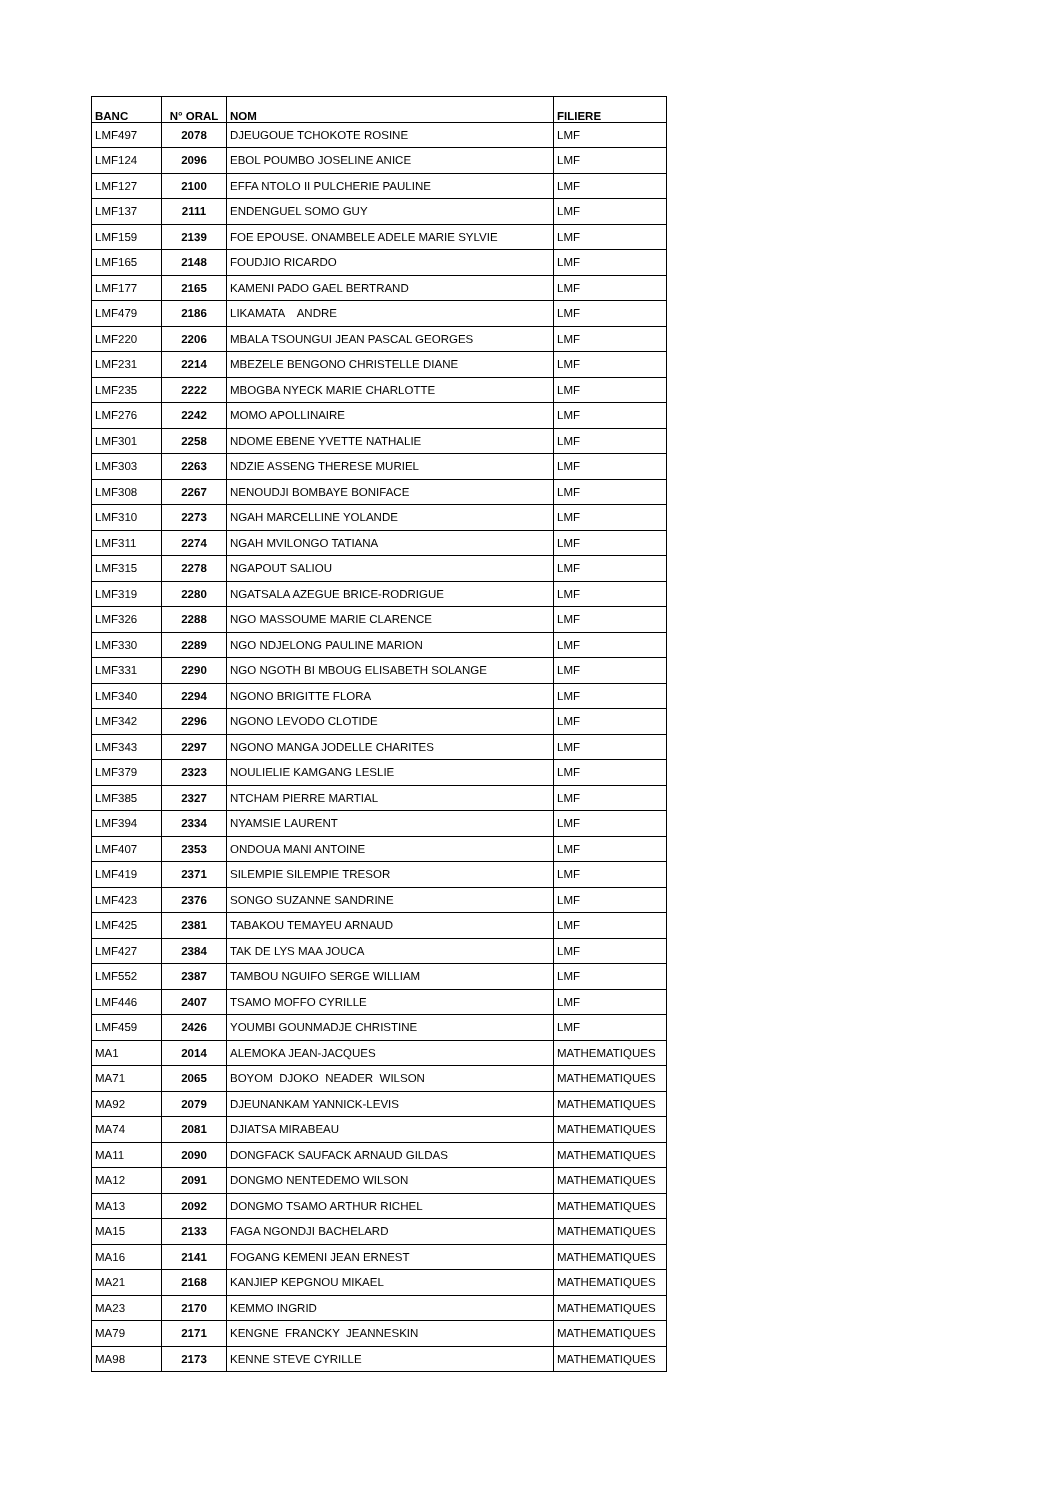| BANC | N° ORAL | NOM | FILIERE |
| --- | --- | --- | --- |
| LMF497 | 2078 | DJEUGOUE TCHOKOTE ROSINE | LMF |
| LMF124 | 2096 | EBOL POUMBO JOSELINE ANICE | LMF |
| LMF127 | 2100 | EFFA NTOLO II PULCHERIE PAULINE | LMF |
| LMF137 | 2111 | ENDENGUEL SOMO GUY | LMF |
| LMF159 | 2139 | FOE EPOUSE. ONAMBELE ADELE MARIE SYLVIE | LMF |
| LMF165 | 2148 | FOUDJIO RICARDO | LMF |
| LMF177 | 2165 | KAMENI PADO GAEL BERTRAND | LMF |
| LMF479 | 2186 | LIKAMATA ANDRE | LMF |
| LMF220 | 2206 | MBALA TSOUNGUI JEAN PASCAL GEORGES | LMF |
| LMF231 | 2214 | MBEZELE BENGONO CHRISTELLE DIANE | LMF |
| LMF235 | 2222 | MBOGBA NYECK MARIE CHARLOTTE | LMF |
| LMF276 | 2242 | MOMO APOLLINAIRE | LMF |
| LMF301 | 2258 | NDOME EBENE YVETTE NATHALIE | LMF |
| LMF303 | 2263 | NDZIE ASSENG THERESE MURIEL | LMF |
| LMF308 | 2267 | NENOUDJI BOMBAYE BONIFACE | LMF |
| LMF310 | 2273 | NGAH MARCELLINE YOLANDE | LMF |
| LMF311 | 2274 | NGAH MVILONGO TATIANA | LMF |
| LMF315 | 2278 | NGAPOUT SALIOU | LMF |
| LMF319 | 2280 | NGATSALA AZEGUE BRICE-RODRIGUE | LMF |
| LMF326 | 2288 | NGO MASSOUME MARIE CLARENCE | LMF |
| LMF330 | 2289 | NGO NDJELONG PAULINE MARION | LMF |
| LMF331 | 2290 | NGO NGOTH BI MBOUG ELISABETH SOLANGE | LMF |
| LMF340 | 2294 | NGONO BRIGITTE FLORA | LMF |
| LMF342 | 2296 | NGONO LEVODO CLOTIDE | LMF |
| LMF343 | 2297 | NGONO MANGA JODELLE CHARITES | LMF |
| LMF379 | 2323 | NOULIELIE KAMGANG LESLIE | LMF |
| LMF385 | 2327 | NTCHAM PIERRE MARTIAL | LMF |
| LMF394 | 2334 | NYAMSIE LAURENT | LMF |
| LMF407 | 2353 | ONDOUA MANI ANTOINE | LMF |
| LMF419 | 2371 | SILEMPIE SILEMPIE TRESOR | LMF |
| LMF423 | 2376 | SONGO SUZANNE SANDRINE | LMF |
| LMF425 | 2381 | TABAKOU TEMAYEU ARNAUD | LMF |
| LMF427 | 2384 | TAK DE LYS MAA JOUCA | LMF |
| LMF552 | 2387 | TAMBOU NGUIFO SERGE WILLIAM | LMF |
| LMF446 | 2407 | TSAMO MOFFO CYRILLE | LMF |
| LMF459 | 2426 | YOUMBI GOUNMADJE CHRISTINE | LMF |
| MA1 | 2014 | ALEMOKA JEAN-JACQUES | MATHEMATIQUES |
| MA71 | 2065 | BOYOM DJOKO NEADER WILSON | MATHEMATIQUES |
| MA92 | 2079 | DJEUNANKAM YANNICK-LEVIS | MATHEMATIQUES |
| MA74 | 2081 | DJIATSA MIRABEAU | MATHEMATIQUES |
| MA11 | 2090 | DONGFACK SAUFACK ARNAUD GILDAS | MATHEMATIQUES |
| MA12 | 2091 | DONGMO NENTEDEMO WILSON | MATHEMATIQUES |
| MA13 | 2092 | DONGMO TSAMO ARTHUR RICHEL | MATHEMATIQUES |
| MA15 | 2133 | FAGA NGONDJI BACHELARD | MATHEMATIQUES |
| MA16 | 2141 | FOGANG KEMENI JEAN ERNEST | MATHEMATIQUES |
| MA21 | 2168 | KANJIEP KEPGNOU MIKAEL | MATHEMATIQUES |
| MA23 | 2170 | KEMMO INGRID | MATHEMATIQUES |
| MA79 | 2171 | KENGNE FRANCKY JEANNESKIN | MATHEMATIQUES |
| MA98 | 2173 | KENNE STEVE CYRILLE | MATHEMATIQUES |